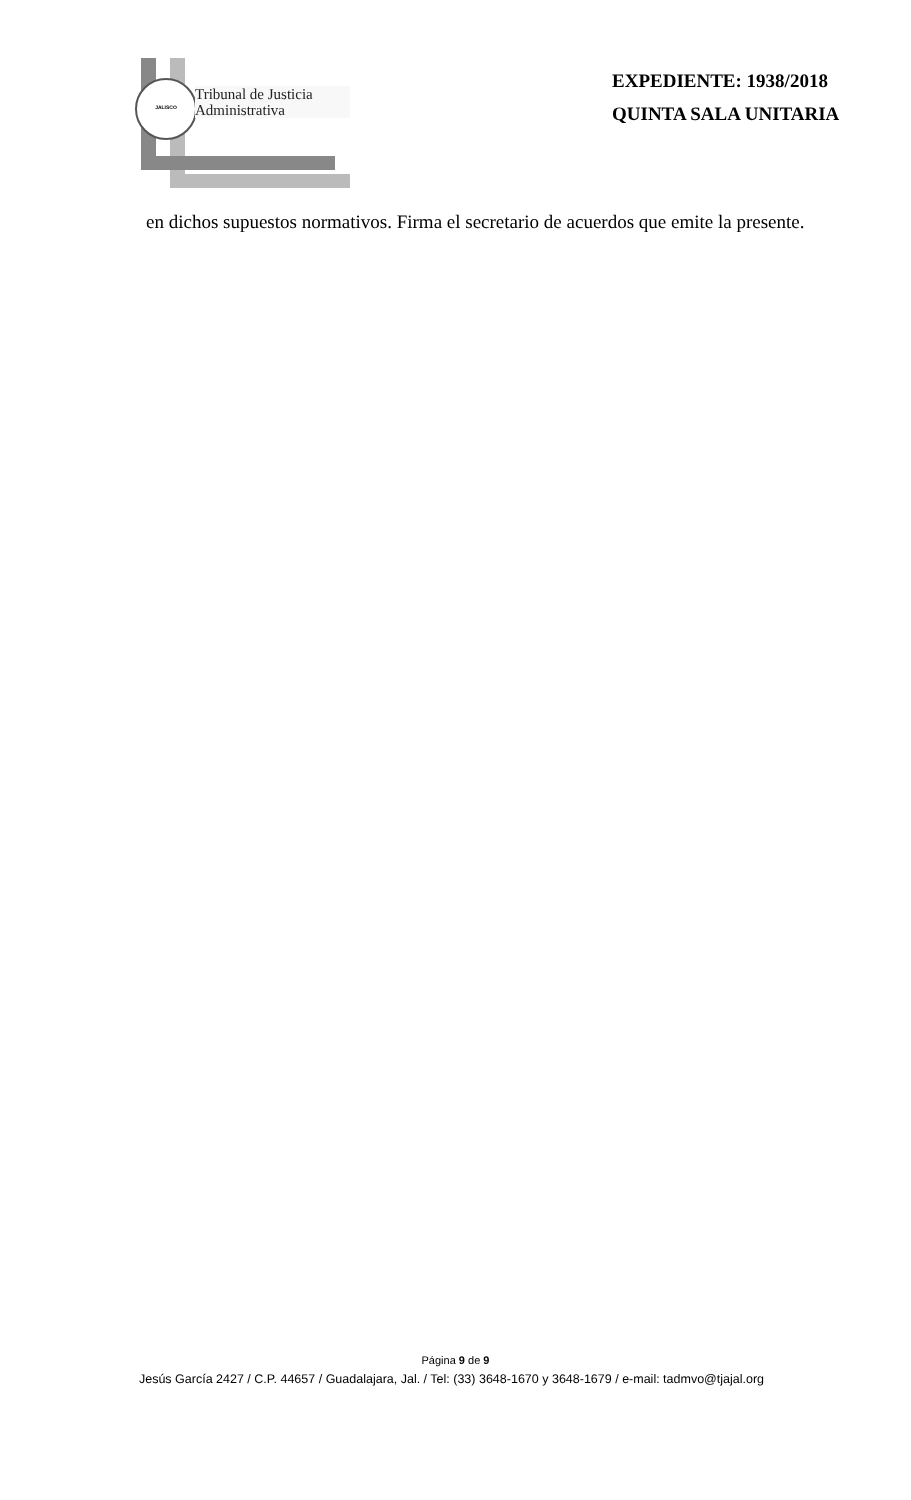JALISCO
Tribunal de Justicia
Administrativa
EXPEDIENTE: 1938/2018
QUINTA SALA UNITARIA
en dichos supuestos normativos. Firma el secretario de acuerdos que emite la presente.
Página 9 de 9
Jesús García 2427 / C.P. 44657 / Guadalajara, Jal. / Tel: (33) 3648-1670 y 3648-1679 / e-mail: tadmvo@tjajal.org